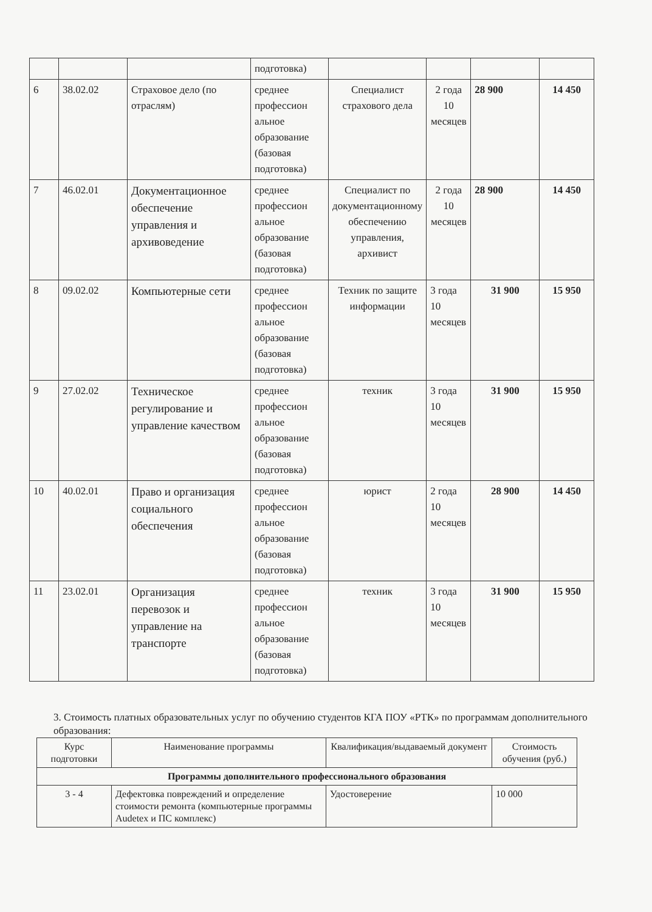| | | | подготовка) | | | | |
| 6 | 38.02.02 | Страховое дело (по отраслям) | среднее профессион альное образование (базовая подготовка) | Специалист страхового дела | 2 года 10 месяцев | 28 900 | 14 450 |
| 7 | 46.02.01 | Документационное обеспечение управления и архивоведение | среднее профессион альное образование (базовая подготовка) | Специалист по документационному обеспечению управления, архивист | 2 года 10 месяцев | 28 900 | 14 450 |
| 8 | 09.02.02 | Компьютерные сети | среднее профессион альное образование (базовая подготовка) | Техник по защите информации | 3 года 10 месяцев | 31 900 | 15 950 |
| 9 | 27.02.02 | Техническое регулирование и управление качеством | среднее профессион альное образование (базовая подготовка) | техник | 3 года 10 месяцев | 31 900 | 15 950 |
| 10 | 40.02.01 | Право и организация социального обеспечения | среднее профессион альное образование (базовая подготовка) | юрист | 2 года 10 месяцев | 28 900 | 14 450 |
| 11 | 23.02.01 | Организация перевозок и управление на транспорте | среднее профессион альное образование (базовая подготовка) | техник | 3 года 10 месяцев | 31 900 | 15 950 |
3. Стоимость платных образовательных услуг по обучению студентов КГА ПОУ «РТК» по программам дополнительного образования:
| Курс подготовки | Наименование программы | Квалификация/выдаваемый документ | Стоимость обучения (руб.) |
| --- | --- | --- | --- |
| Программы дополнительного профессионального образования | | | |
| 3 - 4 | Дефектовка повреждений и определение стоимости ремонта (компьютерные программы Audetex и ПС комплекс) | Удостоверение | 10 000 |